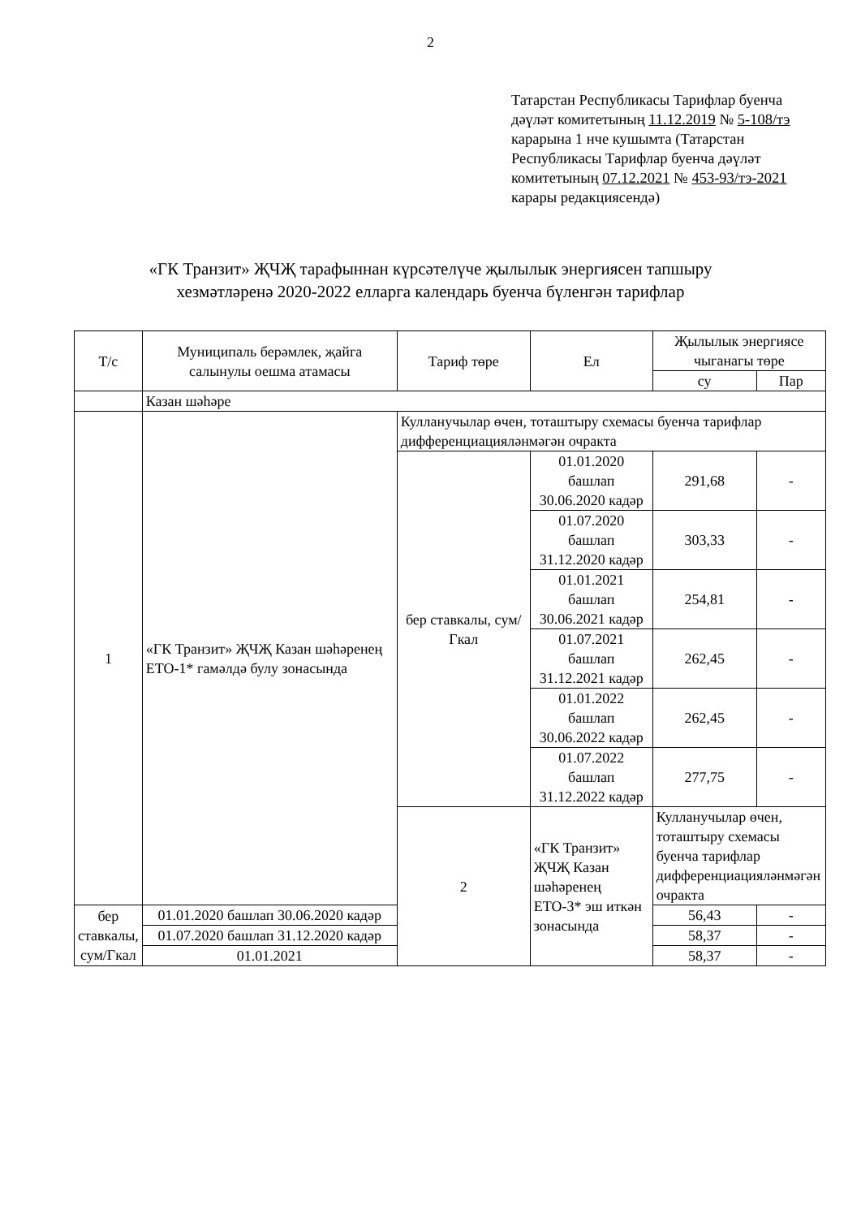2
Татарстан Республикасы Тарифлар буенча дәүләт комитетының 11.12.2019 № 5-108/тэ карарына 1 нче кушымта (Татарстан Республикасы Тарифлар буенча дәүләт комитетының 07.12.2021 № 453-93/тэ-2021 карары редакциясендә)
«ГК Транзит» ҖЧҖ тарафыннан күрсәтелүче җылылык энергиясен тапшыру
хезмәтләренә 2020-2022 елларга календарь буенча бүленгән тарифлар
| Т/с | Муниципаль берәмлек, җайга салынулы оешма атамасы | Тариф төре | Ел | Җылылык энергиясе чыганагы төре | |
| --- | --- | --- | --- | --- | --- |
| | | | | су | Пар |
| | Казан шәһәре | | | | |
| 1 | «ГК Транзит» ҖЧҖ Казан шәһәренең ЕТО-1* гамәлдә булу зонасында | Кулланучылар өчен, тоташтыру схемасы буенча тарифлар дифференциацияләнмәгән очракта | | | |
| | | бер ставкалы, сум/Гкал | 01.01.2020 башлап 30.06.2020 кадәр | 291,68 | - |
| | | | 01.07.2020 башлап 31.12.2020 кадәр | 303,33 | - |
| | | | 01.01.2021 башлап 30.06.2021 кадәр | 254,81 | - |
| | | | 01.07.2021 башлап 31.12.2021 кадәр | 262,45 | - |
| | | | 01.01.2022 башлап 30.06.2022 кадәр | 262,45 | - |
| | | | 01.07.2022 башлап 31.12.2022 кадәр | 277,75 | - |
| | | 2 | «ГК Транзит» ҖЧҖ Казан шәһәренең ЕТО-3* эш иткән зонасында | Кулланучылар өчен, тоташтыру схемасы буенча тарифлар дифференциацияләнмәгән очракта | |
| бер ставкалы, сум/Гкал | 01.01.2020 башлап 30.06.2020 кадәр | | | 56,43 | - |
| | 01.07.2020 башлап 31.12.2020 кадәр | | | 58,37 | - |
| | 01.01.2021 | | | 58,37 | - |